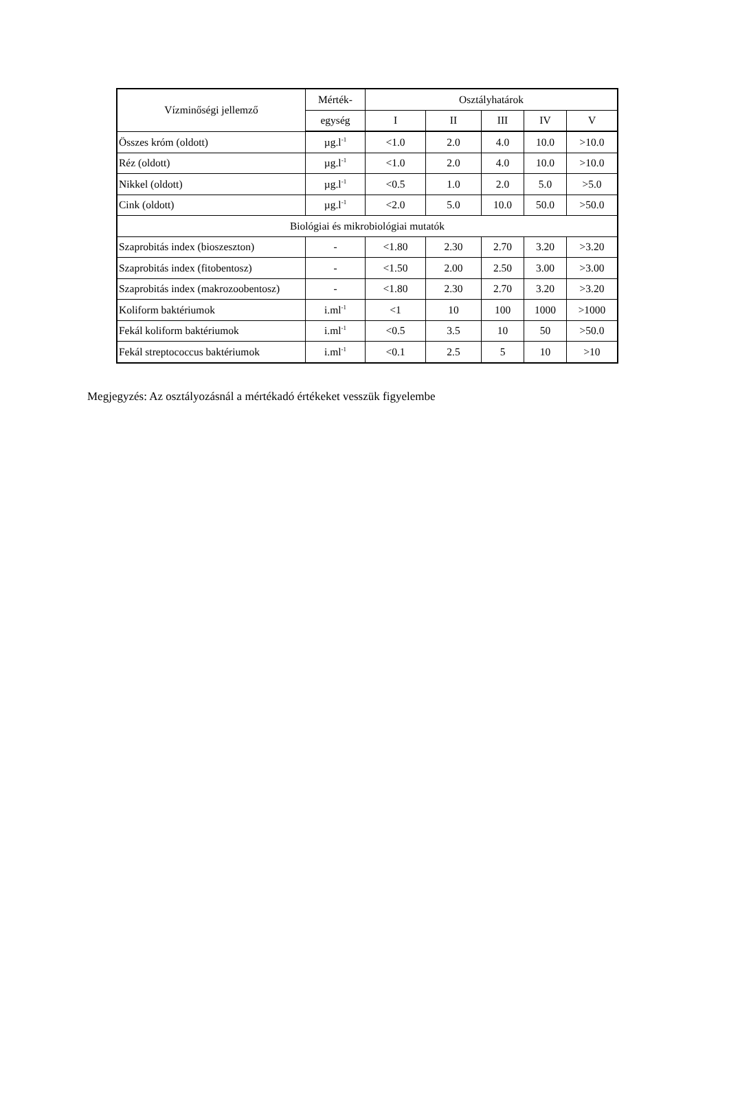| Vízminőségi jellemző | Mérték- | Osztályhatárok | | | | |
| --- | --- | --- | --- | --- | --- | --- |
| | egység | I | II | III | IV | V |
| Összes króm (oldott) | µg.l<sup>-1</sup> | <1.0 | 2.0 | 4.0 | 10.0 | >10.0 |
| Réz (oldott) | µg.l<sup>-1</sup> | <1.0 | 2.0 | 4.0 | 10.0 | >10.0 |
| Nikkel (oldott) | µg.l<sup>-1</sup> | <0.5 | 1.0 | 2.0 | 5.0 | >5.0 |
| Cink (oldott) | µg.l<sup>-1</sup> | <2.0 | 5.0 | 10.0 | 50.0 | >50.0 |
| Biológiai és mikrobiológiai mutatók | | | | | | |
| Szaprobitás index (bioszeszton) | - | <1.80 | 2.30 | 2.70 | 3.20 | >3.20 |
| Szaprobitás index (fitobentosz) | - | <1.50 | 2.00 | 2.50 | 3.00 | >3.00 |
| Szaprobitás index (makrozoobentosz) | - | <1.80 | 2.30 | 2.70 | 3.20 | >3.20 |
| Koliform baktériumok | i.ml<sup>-1</sup> | <1 | 10 | 100 | 1000 | >1000 |
| Fekál koliform baktériumok | i.ml<sup>-1</sup> | <0.5 | 3.5 | 10 | 50 | >50.0 |
| Fekál streptococcus baktériumok | i.ml<sup>-1</sup> | <0.1 | 2.5 | 5 | 10 | >10 |
Megjegyzés: Az osztályozásnál a mértékadó értékeket vesszük figyelembe